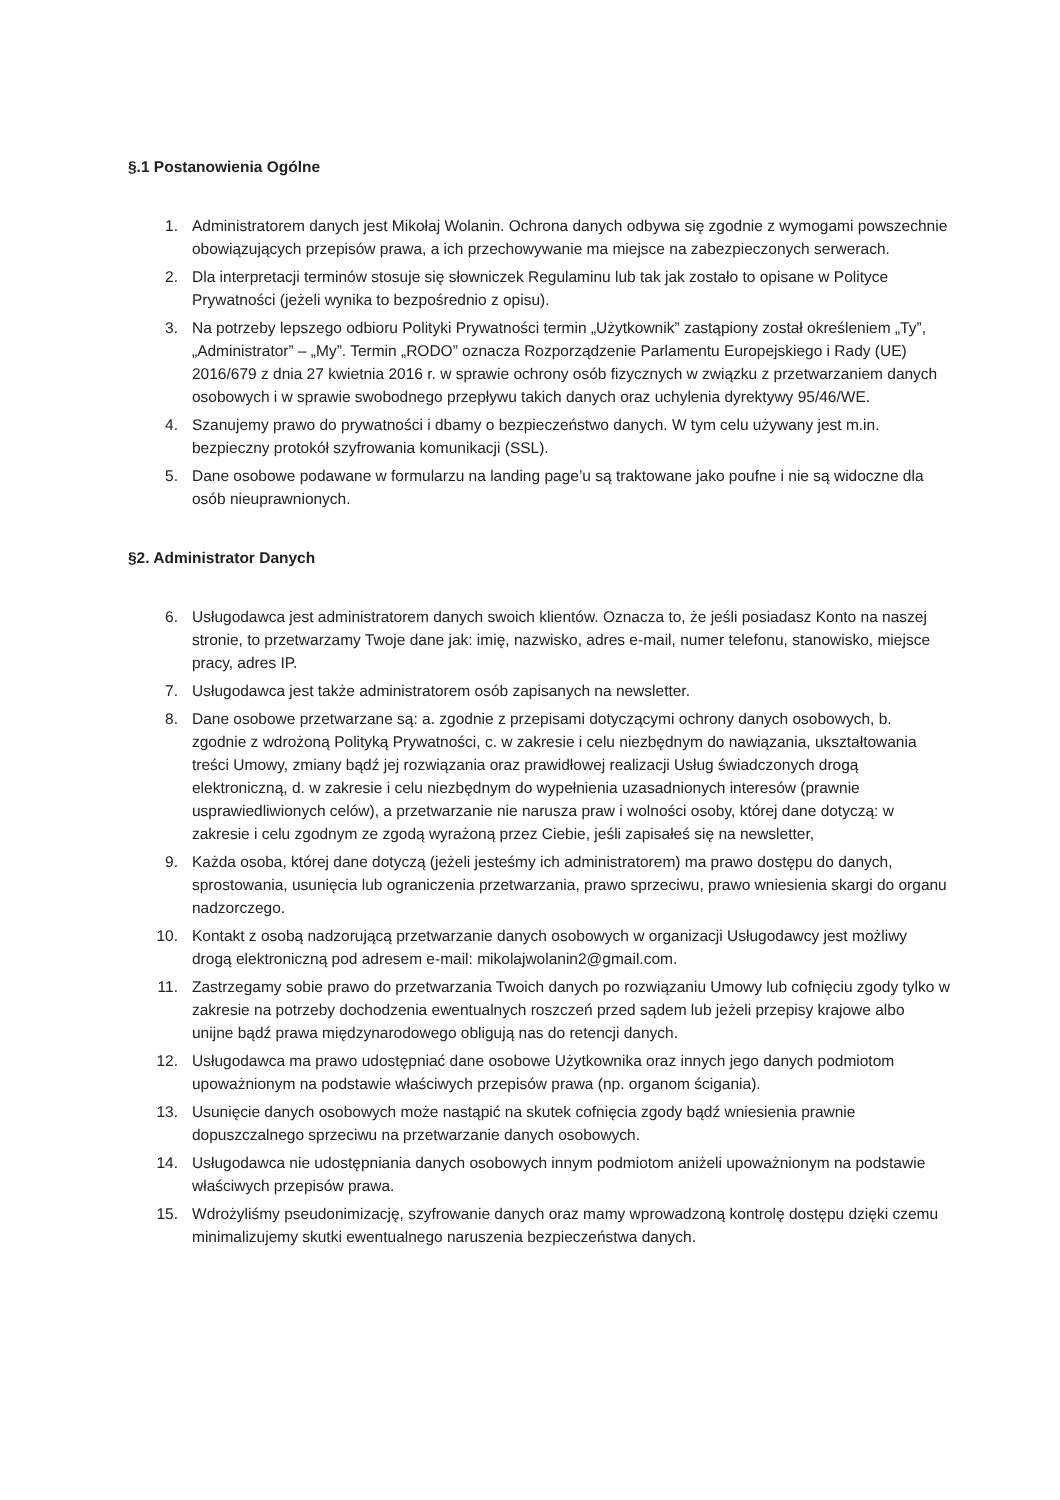§.1 Postanowienia Ogólne
1. Administratorem danych jest Mikołaj Wolanin. Ochrona danych odbywa się zgodnie z wymogami powszechnie obowiązujących przepisów prawa, a ich przechowywanie ma miejsce na zabezpieczonych serwerach.
2. Dla interpretacji terminów stosuje się słowniczek Regulaminu lub tak jak zostało to opisane w Polityce Prywatności (jeżeli wynika to bezpośrednio z opisu).
3. Na potrzeby lepszego odbioru Polityki Prywatności termin „Użytkownik” zastąpiony został określeniem „Ty”, „Administrator” – „My”. Termin „RODO” oznacza Rozporządzenie Parlamentu Europejskiego i Rady (UE) 2016/679 z dnia 27 kwietnia 2016 r. w sprawie ochrony osób fizycznych w związku z przetwarzaniem danych osobowych i w sprawie swobodnego przepływu takich danych oraz uchylenia dyrektywy 95/46/WE.
4. Szanujemy prawo do prywatności i dbamy o bezpieczeństwo danych. W tym celu używany jest m.in. bezpieczny protokół szyfrowania komunikacji (SSL).
5. Dane osobowe podawane w formularzu na landing page’u są traktowane jako poufne i nie są widoczne dla osób nieuprawnionych.
§2. Administrator Danych
6. Usługodawca jest administratorem danych swoich klientów. Oznacza to, że jeśli posiadasz Konto na naszej stronie, to przetwarzamy Twoje dane jak: imię, nazwisko, adres e-mail, numer telefonu, stanowisko, miejsce pracy, adres IP.
7. Usługodawca jest także administratorem osób zapisanych na newsletter.
8. Dane osobowe przetwarzane są: a. zgodnie z przepisami dotyczącymi ochrony danych osobowych, b. zgodnie z wdrożoną Polityką Prywatności, c. w zakresie i celu niezbędnym do nawiązania, ukształtowania treści Umowy, zmiany bądź jej rozwiązania oraz prawidłowej realizacji Usług świadczonych drogą elektroniczną, d. w zakresie i celu niezbędnym do wypełnienia uzasadnionych interesów (prawnie usprawiedliwionych celów), a przetwarzanie nie narusza praw i wolności osoby, której dane dotyczą: w zakresie i celu zgodnym ze zgodą wyrażoną przez Ciebie, jeśli zapisałeś się na newsletter,
9. Każda osoba, której dane dotyczą (jeżeli jesteśmy ich administratorem) ma prawo dostępu do danych, sprostowania, usunięcia lub ograniczenia przetwarzania, prawo sprzeciwu, prawo wniesienia skargi do organu nadzorczego.
10. Kontakt z osobą nadzorującą przetwarzanie danych osobowych w organizacji Usługodawcy jest możliwy drogą elektroniczną pod adresem e-mail: mikolajwolanin2@gmail.com.
11. Zastrzegamy sobie prawo do przetwarzania Twoich danych po rozwiązaniu Umowy lub cofnięciu zgody tylko w zakresie na potrzeby dochodzenia ewentualnych roszczeń przed sądem lub jeżeli przepisy krajowe albo unijne bądź prawa międzynarodowego obligują nas do retencji danych.
12. Usługodawca ma prawo udostępniać dane osobowe Użytkownika oraz innych jego danych podmiotom upoważnionym na podstawie właściwych przepisów prawa (np. organom ścigania).
13. Usunięcie danych osobowych może nastąpić na skutek cofnięcia zgody bądź wniesienia prawnie dopuszczalnego sprzeciwu na przetwarzanie danych osobowych.
14. Usługodawca nie udostępniania danych osobowych innym podmiotom aniżeli upoważnionym na podstawie właściwych przepisów prawa.
15. Wdrożyliśmy pseudonimizację, szyfrowanie danych oraz mamy wprowadzoną kontrolę dostępu dzięki czemu minimalizujemy skutki ewentualnego naruszenia bezpieczeństwa danych.